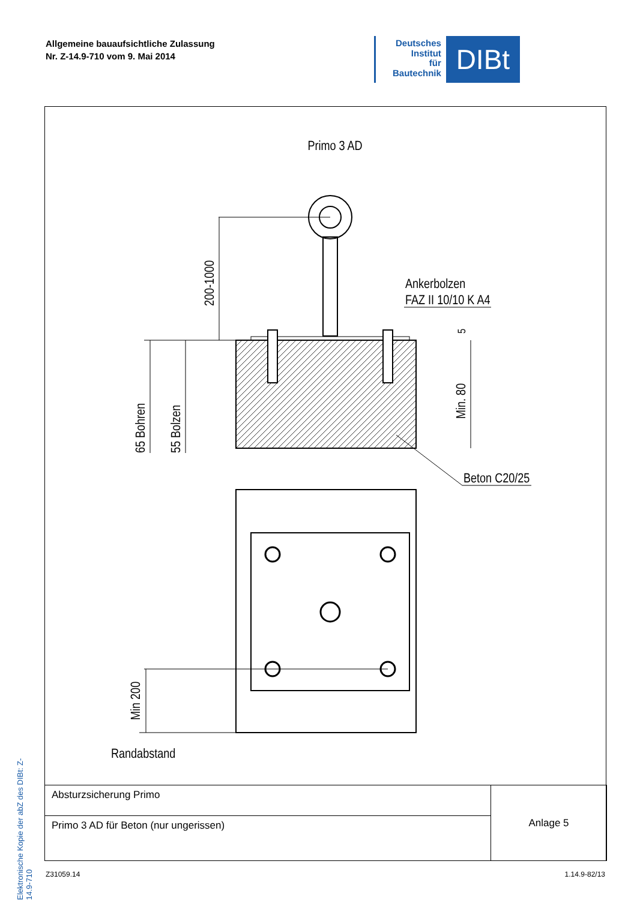Allgemeine bauaufsichtliche Zulassung
Nr. Z-14.9-710 vom 9. Mai 2014
Deutsches
Institut
für
Bautechnik
DIBt
Elektronische Kopie der abZ des DIBt: Z-14.9-710
Primo 3 AD
200-1000
65 Bohren
55 Bolzen
Min. 80
5
Ankerbolzen
FAZ II 10/10 K A4
Beton C20/25
Min 200
Randabstand
| Absturzsicherung Primo | Anlage 5 |
| Primo 3 AD für Beton (nur ungerissen) | |
Z31059.14 1.14.9-82/13